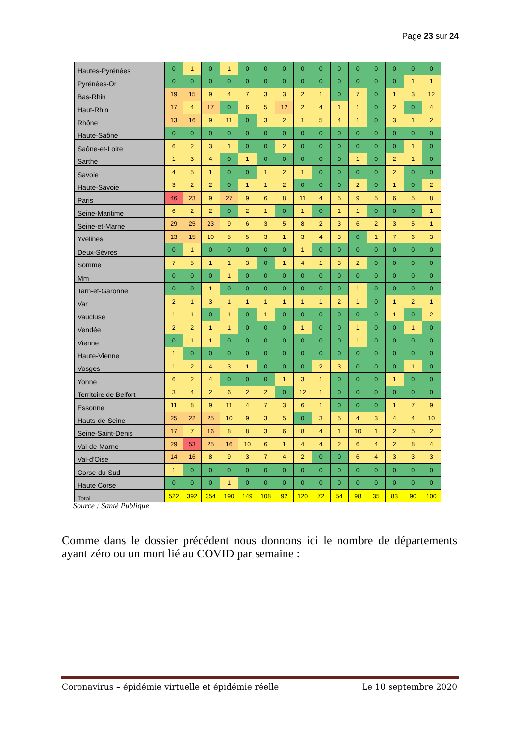Page 23 sur 24
| Hautes-Pyrénées | 0 | 1 | 0 | 1 | 0 | 0 | 0 | 0 | 0 | 0 | 0 | 0 | 0 | 0 | 0 |
| Pyrénées-Or | 0 | 0 | 0 | 0 | 0 | 0 | 0 | 0 | 0 | 0 | 0 | 0 | 0 | 1 | 1 |
| Bas-Rhin | 19 | 15 | 9 | 4 | 7 | 3 | 3 | 2 | 1 | 0 | 7 | 0 | 1 | 3 | 12 |
| Haut-Rhin | 17 | 4 | 17 | 0 | 6 | 5 | 12 | 2 | 4 | 1 | 1 | 0 | 2 | 0 | 4 |
| Rhône | 13 | 16 | 9 | 11 | 0 | 3 | 2 | 1 | 5 | 4 | 1 | 0 | 3 | 1 | 2 |
| Haute-Saône | 0 | 0 | 0 | 0 | 0 | 0 | 0 | 0 | 0 | 0 | 0 | 0 | 0 | 0 | 0 |
| Saône-et-Loire | 6 | 2 | 3 | 1 | 0 | 0 | 2 | 0 | 0 | 0 | 0 | 0 | 0 | 1 | 0 |
| Sarthe | 1 | 3 | 4 | 0 | 1 | 0 | 0 | 0 | 0 | 0 | 1 | 0 | 2 | 1 | 0 |
| Savoie | 4 | 5 | 1 | 0 | 0 | 1 | 2 | 1 | 0 | 0 | 0 | 0 | 2 | 0 | 0 |
| Haute-Savoie | 3 | 2 | 2 | 0 | 1 | 1 | 2 | 0 | 0 | 0 | 2 | 0 | 1 | 0 | 2 |
| Paris | 46 | 23 | 9 | 27 | 9 | 6 | 8 | 11 | 4 | 5 | 9 | 5 | 6 | 5 | 8 |
| Seine-Maritime | 6 | 2 | 2 | 0 | 2 | 1 | 0 | 1 | 0 | 1 | 1 | 0 | 0 | 0 | 1 |
| Seine-et-Marne | 29 | 25 | 23 | 9 | 6 | 3 | 5 | 8 | 2 | 3 | 6 | 2 | 3 | 5 | 1 |
| Yvelines | 13 | 15 | 10 | 5 | 5 | 3 | 1 | 3 | 4 | 3 | 0 | 1 | 7 | 6 | 3 |
| Deux-Sèvres | 0 | 1 | 0 | 0 | 0 | 0 | 0 | 1 | 0 | 0 | 0 | 0 | 0 | 0 | 0 |
| Somme | 7 | 5 | 1 | 1 | 3 | 0 | 1 | 4 | 1 | 3 | 2 | 0 | 0 | 0 | 0 |
| Mm | 0 | 0 | 0 | 1 | 0 | 0 | 0 | 0 | 0 | 0 | 0 | 0 | 0 | 0 | 0 |
| Tarn-et-Garonne | 0 | 0 | 1 | 0 | 0 | 0 | 0 | 0 | 0 | 0 | 1 | 0 | 0 | 0 | 0 |
| Var | 2 | 1 | 3 | 1 | 1 | 1 | 1 | 1 | 1 | 2 | 1 | 0 | 1 | 2 | 1 |
| Vaucluse | 1 | 1 | 0 | 1 | 0 | 1 | 0 | 0 | 0 | 0 | 0 | 0 | 1 | 0 | 2 |
| Vendée | 2 | 2 | 1 | 1 | 0 | 0 | 0 | 1 | 0 | 0 | 1 | 0 | 0 | 1 | 0 |
| Vienne | 0 | 1 | 1 | 0 | 0 | 0 | 0 | 0 | 0 | 0 | 1 | 0 | 0 | 0 | 0 |
| Haute-Vienne | 1 | 0 | 0 | 0 | 0 | 0 | 0 | 0 | 0 | 0 | 0 | 0 | 0 | 0 | 0 |
| Vosges | 1 | 2 | 4 | 3 | 1 | 0 | 0 | 0 | 2 | 3 | 0 | 0 | 0 | 1 | 0 |
| Yonne | 6 | 2 | 4 | 0 | 0 | 0 | 1 | 3 | 1 | 0 | 0 | 0 | 1 | 0 | 0 |
| Territoire de Belfort | 3 | 4 | 2 | 6 | 2 | 2 | 0 | 12 | 1 | 0 | 0 | 0 | 0 | 0 | 0 |
| Essonne | 11 | 8 | 9 | 11 | 4 | 7 | 3 | 6 | 1 | 0 | 0 | 0 | 1 | 7 | 9 |
| Hauts-de-Seine | 25 | 22 | 25 | 10 | 9 | 3 | 5 | 0 | 3 | 5 | 4 | 3 | 4 | 4 | 10 |
| Seine-Saint-Denis | 17 | 7 | 16 | 8 | 8 | 3 | 6 | 8 | 4 | 1 | 10 | 1 | 2 | 5 | 2 |
| Val-de-Marne | 29 | 53 | 25 | 16 | 10 | 6 | 1 | 4 | 4 | 2 | 6 | 4 | 2 | 8 | 4 |
| Val-d'Oise | 14 | 16 | 8 | 9 | 3 | 7 | 4 | 2 | 0 | 0 | 6 | 4 | 3 | 3 | 3 |
| Corse-du-Sud | 1 | 0 | 0 | 0 | 0 | 0 | 0 | 0 | 0 | 0 | 0 | 0 | 0 | 0 | 0 |
| Haute Corse | 0 | 0 | 0 | 1 | 0 | 0 | 0 | 0 | 0 | 0 | 0 | 0 | 0 | 0 | 0 |
| Total | 522 | 392 | 354 | 190 | 149 | 108 | 92 | 120 | 72 | 54 | 98 | 35 | 83 | 90 | 100 |
Source : Santé Publique
Comme dans le dossier précédent nous donnons ici le nombre de départements ayant zéro ou un mort lié au COVID par semaine :
Coronavirus – épidémie virtuelle et épidémie réelle Le 10 septembre 2020